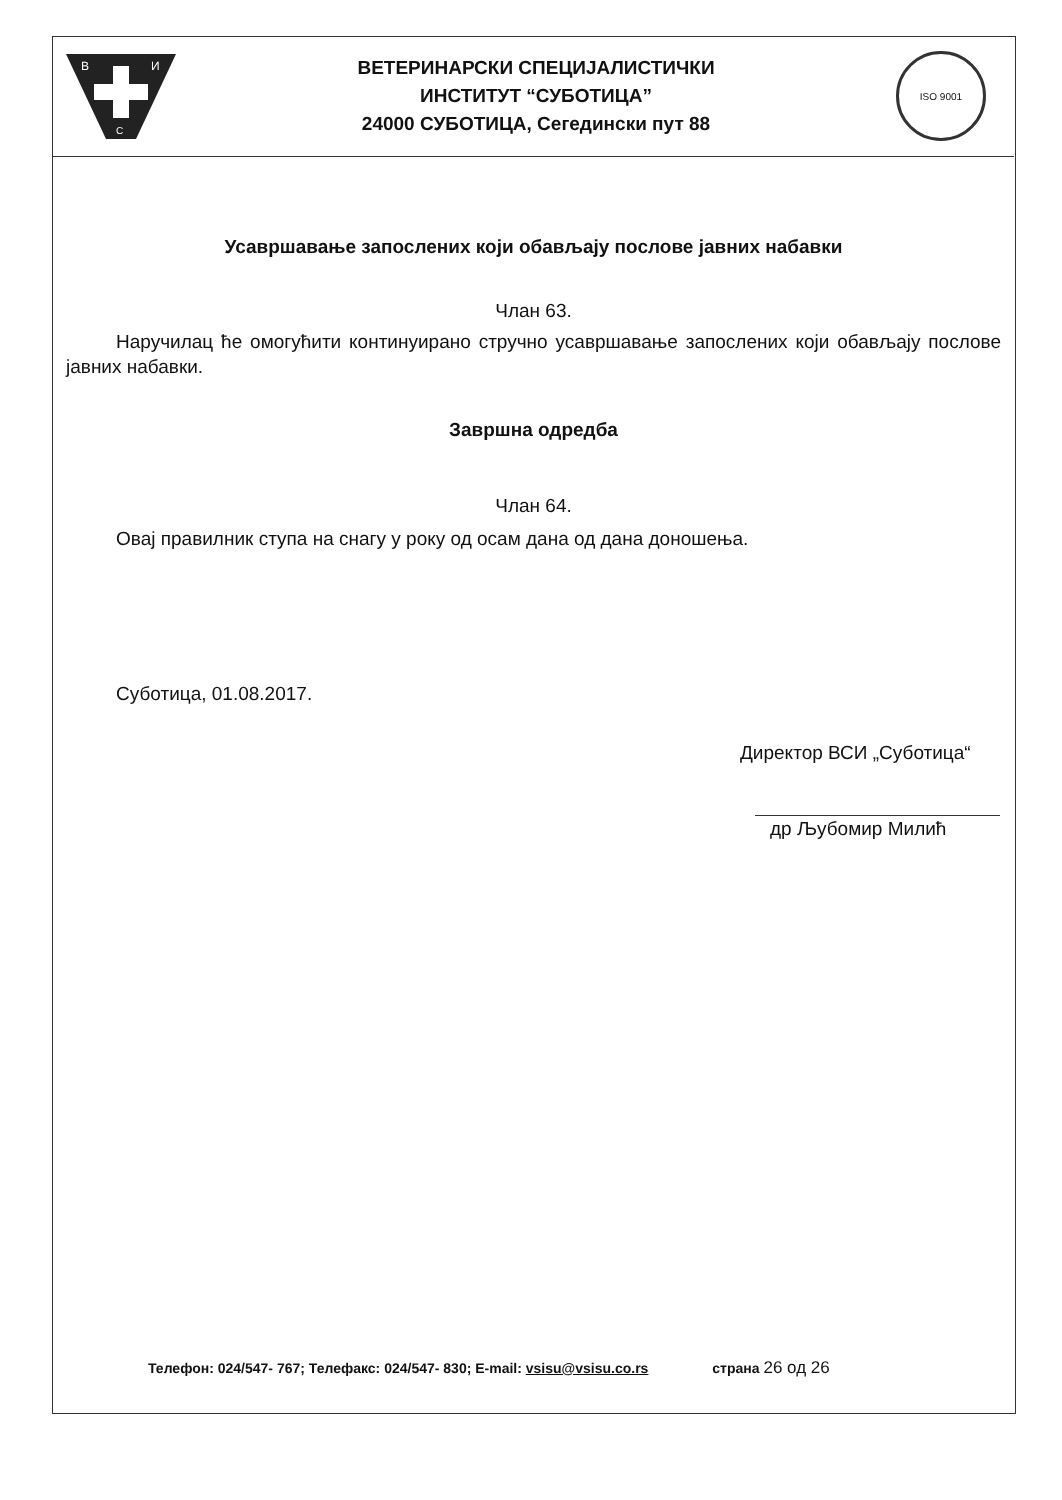В
И
С
ВЕТЕРИНАРСКИ СПЕЦИЈАЛИСТИЧКИ
ИНСТИТУТ “СУБОТИЦА”
24000 СУБОТИЦА, Сегедински пут 88
ISO 9001
Усавршавање запослених који обављају послове јавних набавки
Члан 63.
Наручилац ће омогућити континуирано стручно усавршавање запослених који обављају послове јавних набавки.
Завршна одредба
Члан 64.
Овај правилник ступа на снагу у року од осам дана од дана доношења.
Суботица, 01.08.2017.
Директор ВСИ „Суботица“
др Љубомир Милић
Телефон: 024/547- 767; Телефакс: 024/547- 830; E-mail: vsisu@vsisu.co.rs страна 26 од 26